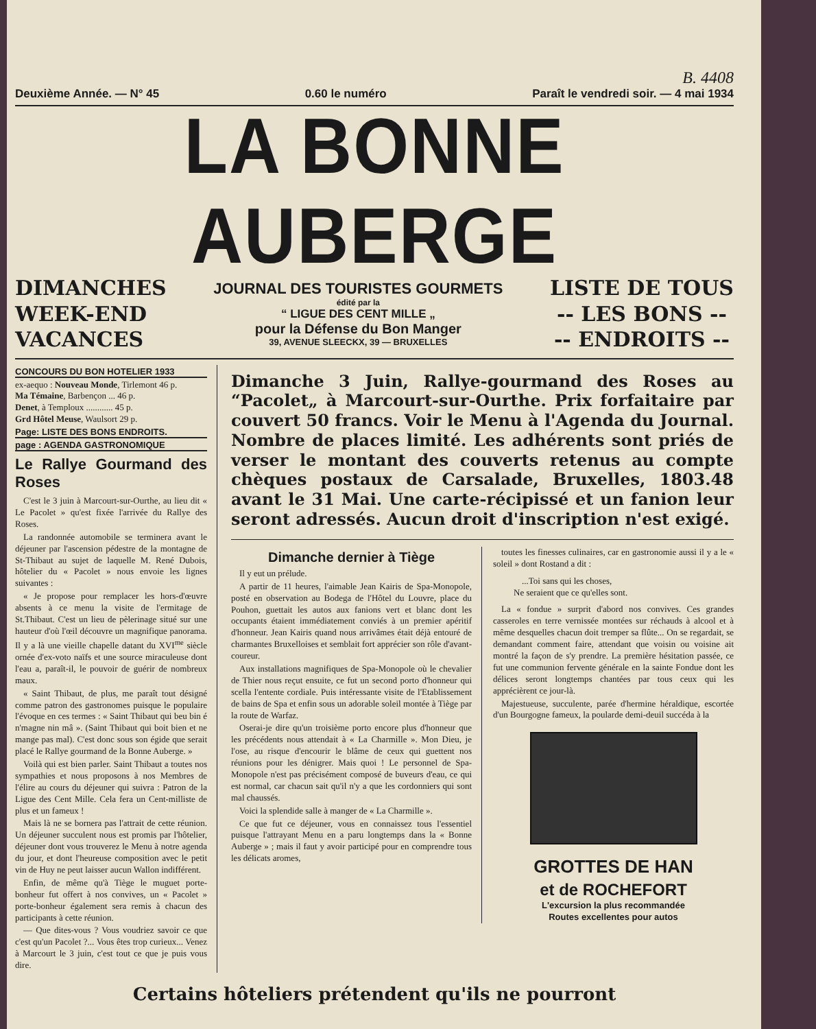B. 4408
Deuxième Année. — N° 45 0.60 le numéro Paraît le vendredi soir. — 4 mai 1934
LA BONNE AUBERGE
DIMANCHES
WEEK-END
VACANCES
JOURNAL DES TOURISTES GOURMETS
édité par la
“ LIGUE DES CENT MILLE „
pour la Défense du Bon Manger
39, AVENUE SLEECKX, 39 — BRUXELLES
LISTE DE TOUS
-- LES BONS --
-- ENDROITS --
CONCOURS DU BON HOTELIER 1933
ex-aequo : Nouveau Monde, Tirlemont 46 p.
Ma Témaine, Barbençon ... 46 p.
Denet, à Temploux ............ 45 p.
Grd Hôtel Meuse, Waulsort 29 p.
Page: LISTE DES BONS ENDROITS.
page : AGENDA GASTRONOMIQUE
Le Rallye Gourmand des Roses
C'est le 3 juin à Marcourt-sur-Ourthe, au lieu dit « Le Pacolet » qu'est fixée l'arrivée du Rallye des Roses.
La randonnée automobile se terminera avant le déjeuner par l'ascension pédestre de la montagne de St-Thibaut au sujet de laquelle M. René Dubois, hôtelier du « Pacolet » nous envoie les lignes suivantes :
« Je propose pour remplacer les hors-d'œuvre absents à ce menu la visite de l'ermitage de St.Thibaut. C'est un lieu de pèlerinage situé sur une hauteur d'où l'œil découvre un magnifique panorama. Il y a là une vieille chapelle datant du XVI<sup>me</sup> siècle ornée d'ex-voto naïfs et une source miraculeuse dont l'eau a, paraît-il, le pouvoir de guérir de nombreux maux.
« Saint Thibaut, de plus, me paraît tout désigné comme patron des gastronomes puisque le populaire l'évoque en ces termes : « Saint Thibaut qui beu bin é n'magne nin mâ ». (Saint Thibaut qui boit bien et ne mange pas mal). C'est donc sous son égide que serait placé le Rallye gourmand de la Bonne Auberge. »
Voilà qui est bien parler. Saint Thibaut a toutes nos sympathies et nous proposons à nos Membres de l'élire au cours du déjeuner qui suivra : Patron de la Ligue des Cent Mille. Cela fera un Cent-milliste de plus et un fameux !
Mais là ne se bornera pas l'attrait de cette réunion. Un déjeuner succulent nous est promis par l'hôtelier, déjeuner dont vous trouverez le Menu à notre agenda du jour, et dont l'heureuse composition avec le petit vin de Huy ne peut laisser aucun Wallon indifférent.
Enfin, de même qu'à Tiège le muguet porte-bonheur fut offert à nos convives, un « Pacolet » porte-bonheur également sera remis à chacun des participants à cette réunion.
— Que dites-vous ? Vous voudriez savoir ce que c'est qu'un Pacolet ?... Vous êtes trop curieux... Venez à Marcourt le 3 juin, c'est tout ce que je puis vous dire.
Dimanche 3 Juin, Rallye-gourmand des Roses au “Pacolet„ à Marcourt-sur-Ourthe. Prix forfaitaire par couvert 50 francs. Voir le Menu à l'Agenda du Journal. Nombre de places limité. Les adhérents sont priés de verser le montant des couverts retenus au compte chèques postaux de Carsalade, Bruxelles, 1803.48 avant le 31 Mai. Une carte-récipissé et un fanion leur seront adressés. Aucun droit d'inscription n'est exigé.
Dimanche dernier à Tiège
Il y eut un prélude.
A partir de 11 heures, l'aimable Jean Kairis de Spa-Monopole, posté en observation au Bodega de l'Hôtel du Louvre, place du Pouhon, guettait les autos aux fanions vert et blanc dont les occupants étaient immédiatement conviés à un premier apéritif d'honneur. Jean Kairis quand nous arrivâmes était déjà entouré de charmantes Bruxelloises et semblait fort apprécier son rôle d'avant-coureur.
Aux installations magnifiques de Spa-Monopole où le chevalier de Thier nous reçut ensuite, ce fut un second porto d'honneur qui scella l'entente cordiale. Puis intéressante visite de l'Etablissement de bains de Spa et enfin sous un adorable soleil montée à Tiège par la route de Warfaz.
Oserai-je dire qu'un troisième porto encore plus d'honneur que les précédents nous attendait à « La Charmille ». Mon Dieu, je l'ose, au risque d'encourir le blâme de ceux qui guettent nos réunions pour les dénigrer. Mais quoi ! Le personnel de Spa-Monopole n'est pas précisément composé de buveurs d'eau, ce qui est normal, car chacun sait qu'il n'y a que les cordonniers qui sont mal chaussés.
Voici la splendide salle à manger de « La Charmille ».
Ce que fut ce déjeuner, vous en connaissez tous l'essentiel puisque l'attrayant Menu en a paru longtemps dans la « Bonne Auberge » ; mais il faut y avoir participé pour en comprendre tous les délicats aromes,
toutes les finesses culinaires, car en gastronomie aussi il y a le « soleil » dont Rostand a dit :
...Toi sans qui les choses,
Ne seraient que ce qu'elles sont.
La « fondue » surprit d'abord nos convives. Ces grandes casseroles en terre vernissée montées sur réchauds à alcool et à même desquelles chacun doit tremper sa flûte... On se regardait, se demandant comment faire, attendant que voisin ou voisine ait montré la façon de s'y prendre. La première hésitation passée, ce fut une communion fervente générale en la sainte Fondue dont les délices seront longtemps chantées par tous ceux qui les apprécièrent ce jour-là.
Majestueuse, succulente, parée d'hermine héraldique, escortée d'un Bourgogne fameux, la poularde demi-deuil succéda à la
GROTTES DE HAN
et de ROCHEFORT
L'excursion la plus recommandée
Routes excellentes pour autos
Certains hôteliers prétendent qu'ils ne pourront